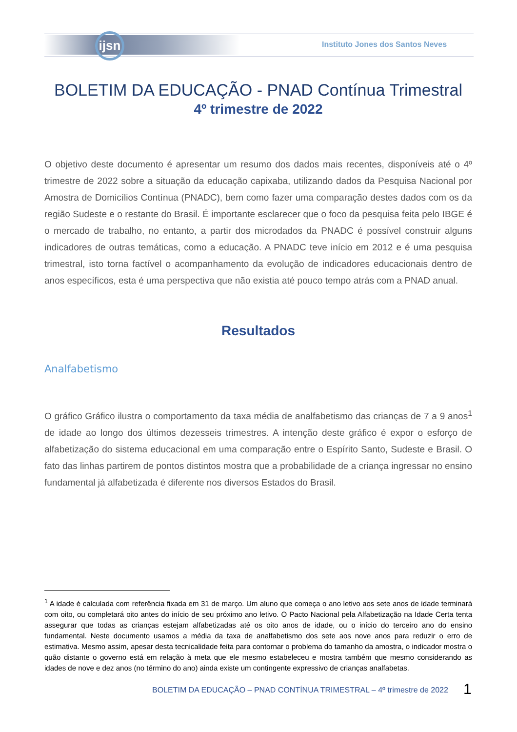ijsn
Instituto Jones dos Santos Neves
BOLETIM DA EDUCAÇÃO - PNAD Contínua Trimestral
4º trimestre de 2022
O objetivo deste documento é apresentar um resumo dos dados mais recentes, disponíveis até o 4º trimestre de 2022 sobre a situação da educação capixaba, utilizando dados da Pesquisa Nacional por Amostra de Domicílios Contínua (PNADC), bem como fazer uma comparação destes dados com os da região Sudeste e o restante do Brasil. É importante esclarecer que o foco da pesquisa feita pelo IBGE é o mercado de trabalho, no entanto, a partir dos microdados da PNADC é possível construir alguns indicadores de outras temáticas, como a educação. A PNADC teve início em 2012 e é uma pesquisa trimestral, isto torna factível o acompanhamento da evolução de indicadores educacionais dentro de anos específicos, esta é uma perspectiva que não existia até pouco tempo atrás com a PNAD anual.
Resultados
Analfabetismo
O gráfico Gráfico ilustra o comportamento da taxa média de analfabetismo das crianças de 7 a 9 anos<sup>1</sup> de idade ao longo dos últimos dezesseis trimestres. A intenção deste gráfico é expor o esforço de alfabetização do sistema educacional em uma comparação entre o Espírito Santo, Sudeste e Brasil. O fato das linhas partirem de pontos distintos mostra que a probabilidade de a criança ingressar no ensino fundamental já alfabetizada é diferente nos diversos Estados do Brasil.
<sup>1</sup> A idade é calculada com referência fixada em 31 de março. Um aluno que começa o ano letivo aos sete anos de idade terminará com oito, ou completará oito antes do início de seu próximo ano letivo. O Pacto Nacional pela Alfabetização na Idade Certa tenta assegurar que todas as crianças estejam alfabetizadas até os oito anos de idade, ou o início do terceiro ano do ensino fundamental. Neste documento usamos a média da taxa de analfabetismo dos sete aos nove anos para reduzir o erro de estimativa. Mesmo assim, apesar desta tecnicalidade feita para contornar o problema do tamanho da amostra, o indicador mostra o quão distante o governo está em relação à meta que ele mesmo estabeleceu e mostra também que mesmo considerando as idades de nove e dez anos (no término do ano) ainda existe um contingente expressivo de crianças analfabetas.
BOLETIM DA EDUCAÇÃO – PNAD CONTÍNUA TRIMESTRAL – 4º trimestre de 2022
1